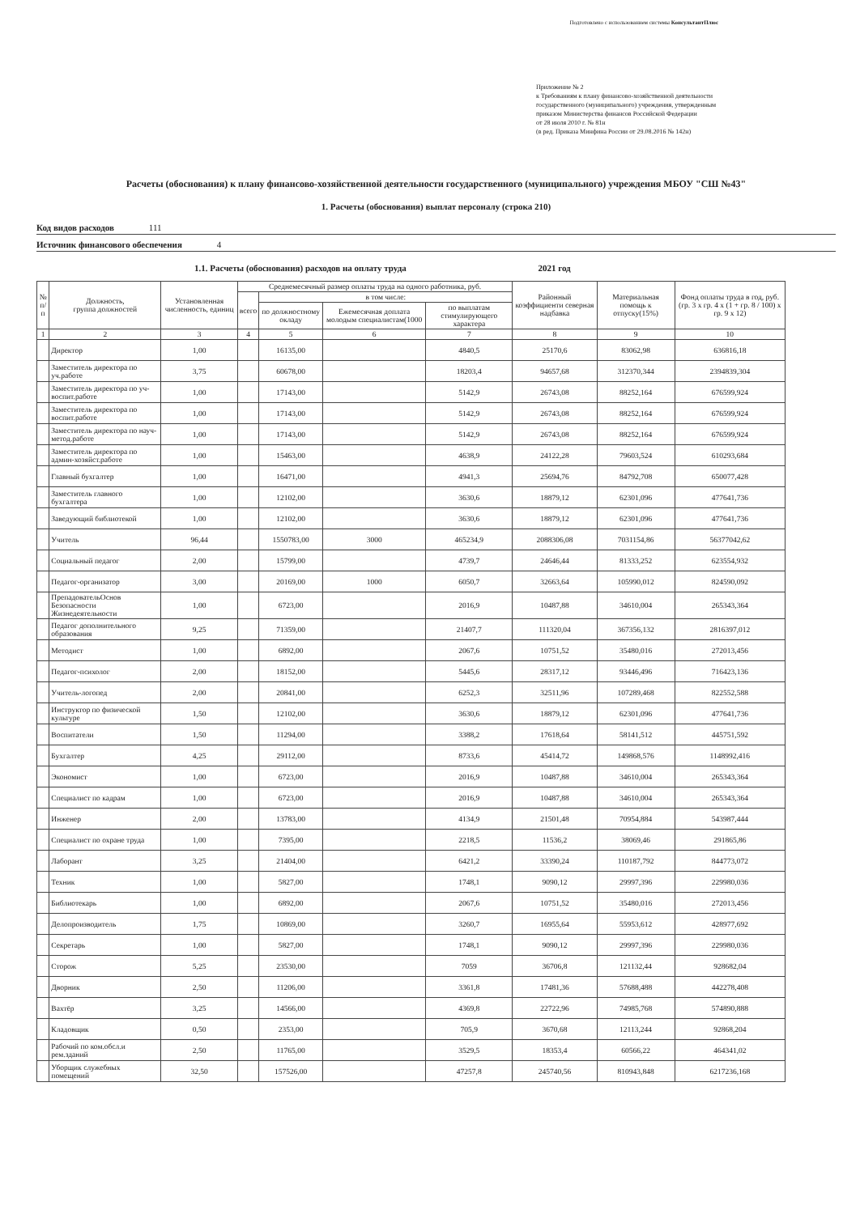Подготовлено с использованием системы КонсультантПлюс
Приложение № 2
к Требованиям к плану финансово-хозяйственной деятельности
государственного (муниципального) учреждения, утвержденным
приказом Министерства финансов Российской Федерации
от 28 июля 2010 г. № 81н
(в ред. Приказа Минфина России от 29.08.2016 № 142н)
Расчеты (обоснования) к плану финансово-хозяйственной деятельности государственного (муниципального) учреждения МБОУ "СШ №43"
1. Расчеты (обоснования) выплат персоналу (строка 210)
Код видов расходов 111
Источник финансового обеспечения 4
1.1. Расчеты (обоснования) расходов на оплату труда 2021 год
| № п/п | Должность, группа должностей | Установленная численность, единиц | Среднемесячный размер оплаты труда на одного работника, руб. | | | | Районный коэффициенти северная надбавка | Материальная помощь к отпуску(15%) | Фонд оплаты труда в год, руб. (гр. 3 х гр. 4 х (1 + гр. 8 / 100) х гр. 9 х 12) |
| --- | --- | --- | --- | --- | --- | --- | --- | --- | --- |
| | | | всего | в том числе: | | | | | |
| | | | | по должностному окладу | Ежемесячная доплата молодым специалистам(1000 | по выплатам стимулирующего характера | | | |
| 1 | 2 | 3 | 4 | 5 | 6 | 7 | 8 | 9 | 10 |
| | Директор | 1,00 | | 16135,00 | | 4840,5 | 25170,6 | 83062,98 | 636816,18 |
| | Заместитель директора по уч.работе | 3,75 | | 60678,00 | | 18203,4 | 94657,68 | 312370,344 | 2394839,304 |
| | Заместитель директора по уч-воспит.работе | 1,00 | | 17143,00 | | 5142,9 | 26743,08 | 88252,164 | 676599,924 |
| | Заместитель директора по воспит.работе | 1,00 | | 17143,00 | | 5142,9 | 26743,08 | 88252,164 | 676599,924 |
| | Заместитель директора по науч-метод.работе | 1,00 | | 17143,00 | | 5142,9 | 26743,08 | 88252,164 | 676599,924 |
| | Заместитель директора по админ-хозяйст.работе | 1,00 | | 15463,00 | | 4638,9 | 24122,28 | 79603,524 | 610293,684 |
| | Главный бухгалтер | 1,00 | | 16471,00 | | 4941,3 | 25694,76 | 84792,708 | 650077,428 |
| | Заместитель главного бухгалтера | 1,00 | | 12102,00 | | 3630,6 | 18879,12 | 62301,096 | 477641,736 |
| | Заведующий библиотекой | 1,00 | | 12102,00 | | 3630,6 | 18879,12 | 62301,096 | 477641,736 |
| | Учитель | 96,44 | | 1550783,00 | 3000 | 465234,9 | 2088306,08 | 7031154,86 | 56377042,62 |
| | Социальный педагог | 2,00 | | 15799,00 | | 4739,7 | 24646,44 | 81333,252 | 623554,932 |
| | Педагог-организатор | 3,00 | | 20169,00 | 1000 | 6050,7 | 32663,64 | 105990,012 | 824590,092 |
| | ПрепадовательОснов Безопасности Жизнедеятельности | 1,00 | | 6723,00 | | 2016,9 | 10487,88 | 34610,004 | 265343,364 |
| | Педагог дополнительного образования | 9,25 | | 71359,00 | | 21407,7 | 111320,04 | 367356,132 | 2816397,012 |
| | Методист | 1,00 | | 6892,00 | | 2067,6 | 10751,52 | 35480,016 | 272013,456 |
| | Педагог-психолог | 2,00 | | 18152,00 | | 5445,6 | 28317,12 | 93446,496 | 716423,136 |
| | Учитель-логопед | 2,00 | | 20841,00 | | 6252,3 | 32511,96 | 107289,468 | 822552,588 |
| | Инструктор по физической культуре | 1,50 | | 12102,00 | | 3630,6 | 18879,12 | 62301,096 | 477641,736 |
| | Воспитатели | 1,50 | | 11294,00 | | 3388,2 | 17618,64 | 58141,512 | 445751,592 |
| | Бухгалтер | 4,25 | | 29112,00 | | 8733,6 | 45414,72 | 149868,576 | 1148992,416 |
| | Экономист | 1,00 | | 6723,00 | | 2016,9 | 10487,88 | 34610,004 | 265343,364 |
| | Специалист по кадрам | 1,00 | | 6723,00 | | 2016,9 | 10487,88 | 34610,004 | 265343,364 |
| | Инженер | 2,00 | | 13783,00 | | 4134,9 | 21501,48 | 70954,884 | 543987,444 |
| | Специалист по охране труда | 1,00 | | 7395,00 | | 2218,5 | 11536,2 | 38069,46 | 291865,86 |
| | Лаборант | 3,25 | | 21404,00 | | 6421,2 | 33390,24 | 110187,792 | 844773,072 |
| | Техник | 1,00 | | 5827,00 | | 1748,1 | 9090,12 | 29997,396 | 229980,036 |
| | Библиотекарь | 1,00 | | 6892,00 | | 2067,6 | 10751,52 | 35480,016 | 272013,456 |
| | Делопроизводитель | 1,75 | | 10869,00 | | 3260,7 | 16955,64 | 55953,612 | 428977,692 |
| | Секретарь | 1,00 | | 5827,00 | | 1748,1 | 9090,12 | 29997,396 | 229980,036 |
| | Сторож | 5,25 | | 23530,00 | | 7059 | 36706,8 | 121132,44 | 928682,04 |
| | Дворник | 2,50 | | 11206,00 | | 3361,8 | 17481,36 | 57688,488 | 442278,408 |
| | Вахтёр | 3,25 | | 14566,00 | | 4369,8 | 22722,96 | 74985,768 | 574890,888 |
| | Кладовщик | 0,50 | | 2353,00 | | 705,9 | 3670,68 | 12113,244 | 92868,204 |
| | Рабочий по ком.обсл.и рем.зданий | 2,50 | | 11765,00 | | 3529,5 | 18353,4 | 60566,22 | 464341,02 |
| | Уборщик служебных помещений | 32,50 | | 157526,00 | | 47257,8 | 245740,56 | 810943,848 | 6217236,168 |